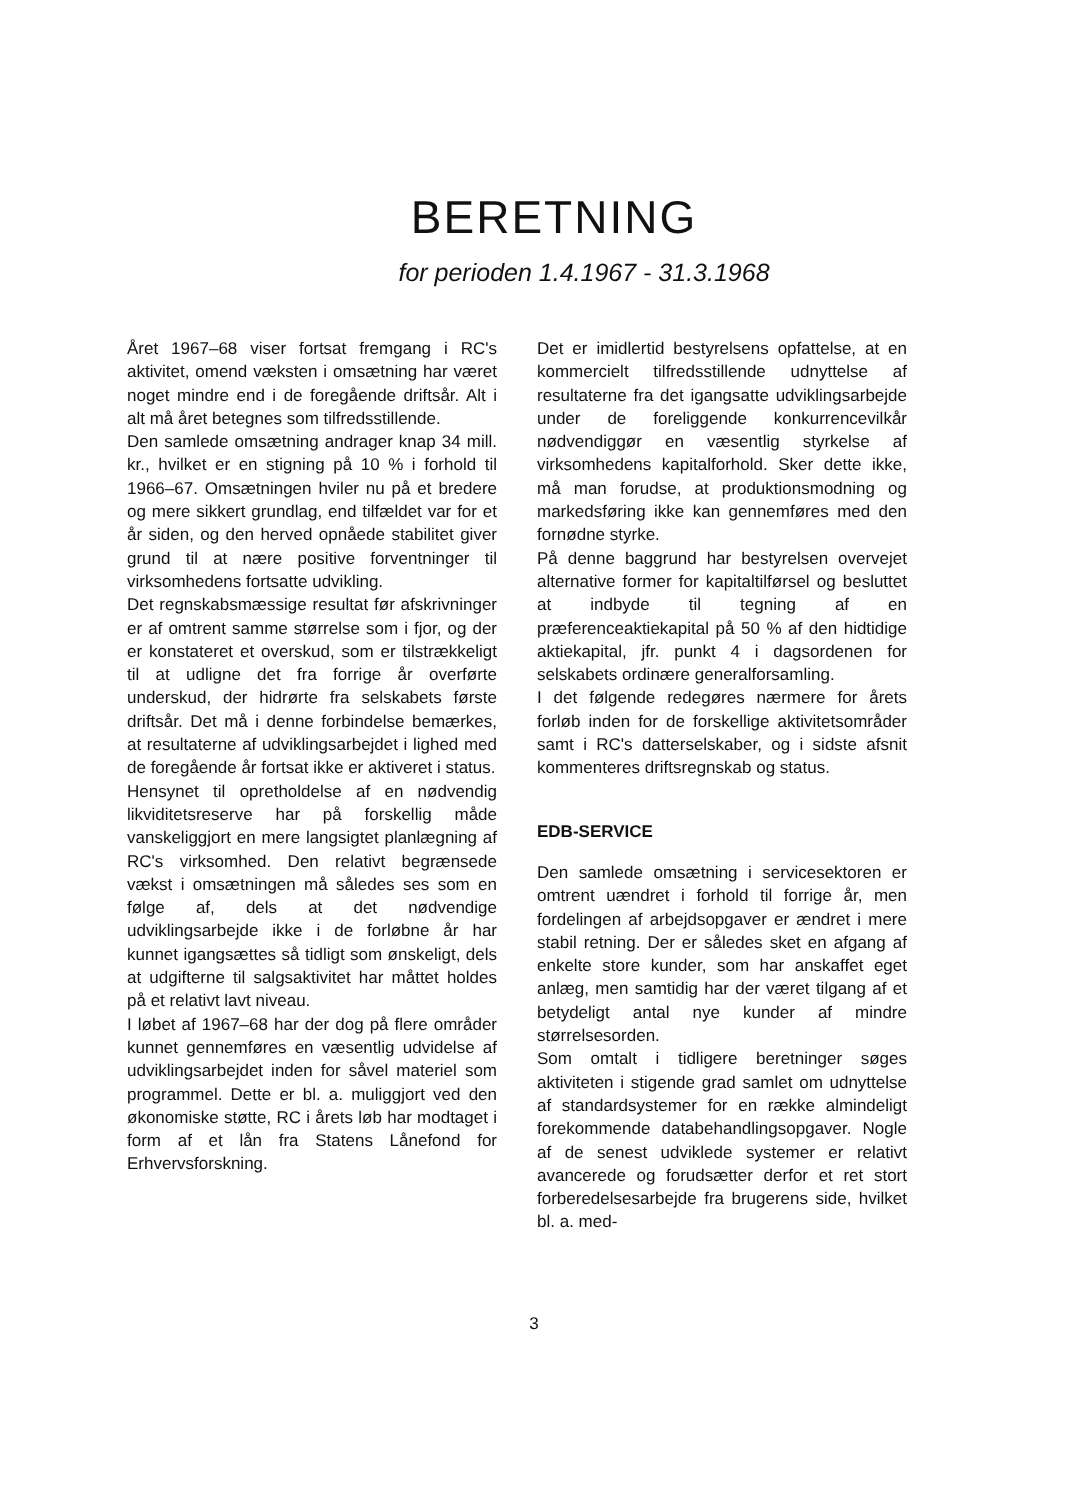BERETNING
for perioden 1.4.1967 - 31.3.1968
Året 1967–68 viser fortsat fremgang i RC's aktivitet, omend væksten i omsætning har været noget mindre end i de foregående driftsår. Alt i alt må året betegnes som tilfredsstillende.
Den samlede omsætning andrager knap 34 mill. kr., hvilket er en stigning på 10 % i forhold til 1966–67. Omsætningen hviler nu på et bredere og mere sikkert grundlag, end tilfældet var for et år siden, og den herved opnåede stabilitet giver grund til at nære positive forventninger til virksomhedens fortsatte udvikling.
Det regnskabsmæssige resultat før afskrivninger er af omtrent samme størrelse som i fjor, og der er konstateret et overskud, som er tilstrækkeligt til at udligne det fra forrige år overførte underskud, der hidrørte fra selskabets første driftsår. Det må i denne forbindelse bemærkes, at resultaterne af udviklingsarbejdet i lighed med de foregående år fortsat ikke er aktiveret i status.
Hensynet til opretholdelse af en nødvendig likviditetsreserve har på forskellig måde vanskeliggjort en mere langsigtet planlægning af RC's virksomhed. Den relativt begrænsede vækst i omsætningen må således ses som en følge af, dels at det nødvendige udviklingsarbejde ikke i de forløbne år har kunnet igangsættes så tidligt som ønskeligt, dels at udgifterne til salgsaktivitet har måttet holdes på et relativt lavt niveau.
I løbet af 1967–68 har der dog på flere områder kunnet gennemføres en væsentlig udvidelse af udviklingsarbejdet inden for såvel materiel som programmel. Dette er bl. a. muliggjort ved den økonomiske støtte, RC i årets løb har modtaget i form af et lån fra Statens Lånefond for Erhvervsforskning.
Det er imidlertid bestyrelsens opfattelse, at en kommercielt tilfredsstillende udnyttelse af resultaterne fra det igangsatte udviklingsarbejde under de foreliggende konkurrencevilkår nødvendiggør en væsentlig styrkelse af virksomhedens kapitalforhold. Sker dette ikke, må man forudse, at produktionsmodning og markedsføring ikke kan gennemføres med den fornødne styrke.
På denne baggrund har bestyrelsen overvejet alternative former for kapitaltilførsel og besluttet at indbyde til tegning af en præferenceaktiekapital på 50 % af den hidtidige aktiekapital, jfr. punkt 4 i dagsordenen for selskabets ordinære generalforsamling.
I det følgende redegøres nærmere for årets forløb inden for de forskellige aktivitetsområder samt i RC's datterselskaber, og i sidste afsnit kommenteres driftsregnskab og status.
EDB-SERVICE
Den samlede omsætning i servicesektoren er omtrent uændret i forhold til forrige år, men fordelingen af arbejdsopgaver er ændret i mere stabil retning. Der er således sket en afgang af enkelte store kunder, som har anskaffet eget anlæg, men samtidig har der været tilgang af et betydeligt antal nye kunder af mindre størrelsesorden.
Som omtalt i tidligere beretninger søges aktiviteten i stigende grad samlet om udnyttelse af standardsystemer for en række almindeligt forekommende databehandlingsopgaver. Nogle af de senest udviklede systemer er relativt avancerede og forudsætter derfor et ret stort forberedelsesarbejde fra brugerens side, hvilket bl. a. med-
3